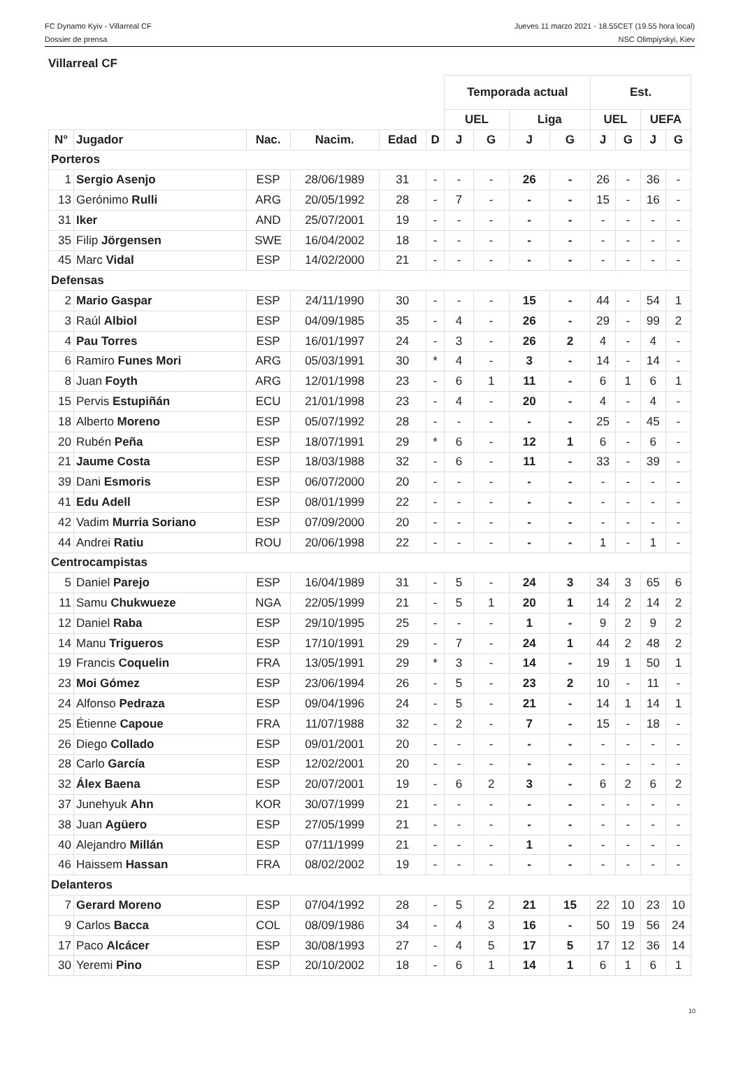FC Dynamo Kyiv - Villarreal CF
Dossier de prensa
Jueves 11 marzo 2021 - 18.55CET (19.55 hora local)
NSC Olimpiyskyi, Kiev
Villarreal CF
| | | | | | | Temporada actual | | | | Est. | | | |
| --- | --- | --- | --- | --- | --- | --- | --- | --- | --- | --- | --- | --- | --- |
| | | | | | | UEL | | Liga | | UEL | | UEFA | |
| N° | Jugador | Nac. | Nacim. | Edad | D | J | G | J | G | J | G | J | G |
| Porteros | | | | | | | | | | | | | |
| 1 | Sergio Asenjo | ESP | 28/06/1989 | 31 | - | - | - | 26 | - | 26 | - | 36 | - |
| 13 | Gerónimo Rulli | ARG | 20/05/1992 | 28 | - | 7 | - | - | - | 15 | - | 16 | - |
| 31 | Iker | AND | 25/07/2001 | 19 | - | - | - | - | - | - | - | - | - |
| 35 | Filip Jörgensen | SWE | 16/04/2002 | 18 | - | - | - | - | - | - | - | - | - |
| 45 | Marc Vidal | ESP | 14/02/2000 | 21 | - | - | - | - | - | - | - | - | - |
| Defensas | | | | | | | | | | | | | |
| 2 | Mario Gaspar | ESP | 24/11/1990 | 30 | - | - | - | 15 | - | 44 | - | 54 | 1 |
| 3 | Raúl Albiol | ESP | 04/09/1985 | 35 | - | 4 | - | 26 | - | 29 | - | 99 | 2 |
| 4 | Pau Torres | ESP | 16/01/1997 | 24 | - | 3 | - | 26 | 2 | 4 | - | 4 | - |
| 6 | Ramiro Funes Mori | ARG | 05/03/1991 | 30 | * | 4 | - | 3 | - | 14 | - | 14 | - |
| 8 | Juan Foyth | ARG | 12/01/1998 | 23 | - | 6 | 1 | 11 | - | 6 | 1 | 6 | 1 |
| 15 | Pervis Estupiñán | ECU | 21/01/1998 | 23 | - | 4 | - | 20 | - | 4 | - | 4 | - |
| 18 | Alberto Moreno | ESP | 05/07/1992 | 28 | - | - | - | - | - | 25 | - | 45 | - |
| 20 | Rubén Peña | ESP | 18/07/1991 | 29 | * | 6 | - | 12 | 1 | 6 | - | 6 | - |
| 21 | Jaume Costa | ESP | 18/03/1988 | 32 | - | 6 | - | 11 | - | 33 | - | 39 | - |
| 39 | Dani Esmoris | ESP | 06/07/2000 | 20 | - | - | - | - | - | - | - | - | - |
| 41 | Edu Adell | ESP | 08/01/1999 | 22 | - | - | - | - | - | - | - | - | - |
| 42 | Vadim Murria Soriano | ESP | 07/09/2000 | 20 | - | - | - | - | - | - | - | - | - |
| 44 | Andrei Ratiu | ROU | 20/06/1998 | 22 | - | - | - | - | - | 1 | - | 1 | - |
| Centrocampistas | | | | | | | | | | | | | |
| 5 | Daniel Parejo | ESP | 16/04/1989 | 31 | - | 5 | - | 24 | 3 | 34 | 3 | 65 | 6 |
| 11 | Samu Chukwueze | NGA | 22/05/1999 | 21 | - | 5 | 1 | 20 | 1 | 14 | 2 | 14 | 2 |
| 12 | Daniel Raba | ESP | 29/10/1995 | 25 | - | - | - | 1 | - | 9 | 2 | 9 | 2 |
| 14 | Manu Trigueros | ESP | 17/10/1991 | 29 | - | 7 | - | 24 | 1 | 44 | 2 | 48 | 2 |
| 19 | Francis Coquelin | FRA | 13/05/1991 | 29 | * | 3 | - | 14 | - | 19 | 1 | 50 | 1 |
| 23 | Moi Gómez | ESP | 23/06/1994 | 26 | - | 5 | - | 23 | 2 | 10 | - | 11 | - |
| 24 | Alfonso Pedraza | ESP | 09/04/1996 | 24 | - | 5 | - | 21 | - | 14 | 1 | 14 | 1 |
| 25 | Étienne Capoue | FRA | 11/07/1988 | 32 | - | 2 | - | 7 | - | 15 | - | 18 | - |
| 26 | Diego Collado | ESP | 09/01/2001 | 20 | - | - | - | - | - | - | - | - | - |
| 28 | Carlo García | ESP | 12/02/2001 | 20 | - | - | - | - | - | - | - | - | - |
| 32 | Álex Baena | ESP | 20/07/2001 | 19 | - | 6 | 2 | 3 | - | 6 | 2 | 6 | 2 |
| 37 | Junehyuk Ahn | KOR | 30/07/1999 | 21 | - | - | - | - | - | - | - | - | - |
| 38 | Juan Agüero | ESP | 27/05/1999 | 21 | - | - | - | - | - | - | - | - | - |
| 40 | Alejandro Millán | ESP | 07/11/1999 | 21 | - | - | - | 1 | - | - | - | - | - |
| 46 | Haissem Hassan | FRA | 08/02/2002 | 19 | - | - | - | - | - | - | - | - | - |
| Delanteros | | | | | | | | | | | | | |
| 7 | Gerard Moreno | ESP | 07/04/1992 | 28 | - | 5 | 2 | 21 | 15 | 22 | 10 | 23 | 10 |
| 9 | Carlos Bacca | COL | 08/09/1986 | 34 | - | 4 | 3 | 16 | - | 50 | 19 | 56 | 24 |
| 17 | Paco Alcácer | ESP | 30/08/1993 | 27 | - | 4 | 5 | 17 | 5 | 17 | 12 | 36 | 14 |
| 30 | Yeremi Pino | ESP | 20/10/2002 | 18 | - | 6 | 1 | 14 | 1 | 6 | 1 | 6 | 1 |
10